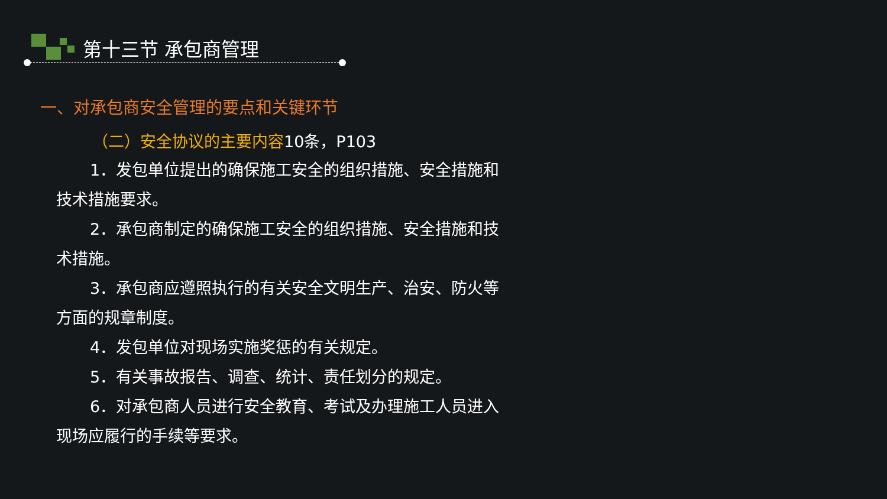第十三节 承包商管理
一、对承包商安全管理的要点和关键环节
（二）安全协议的主要内容10条，P103
1．发包单位提出的确保施工安全的组织措施、安全措施和技术措施要求。
2．承包商制定的确保施工安全的组织措施、安全措施和技术措施。
3．承包商应遵照执行的有关安全文明生产、治安、防火等方面的规章制度。
4．发包单位对现场实施奖惩的有关规定。
5．有关事故报告、调查、统计、责任划分的规定。
6．对承包商人员进行安全教育、考试及办理施工人员进入现场应履行的手续等要求。